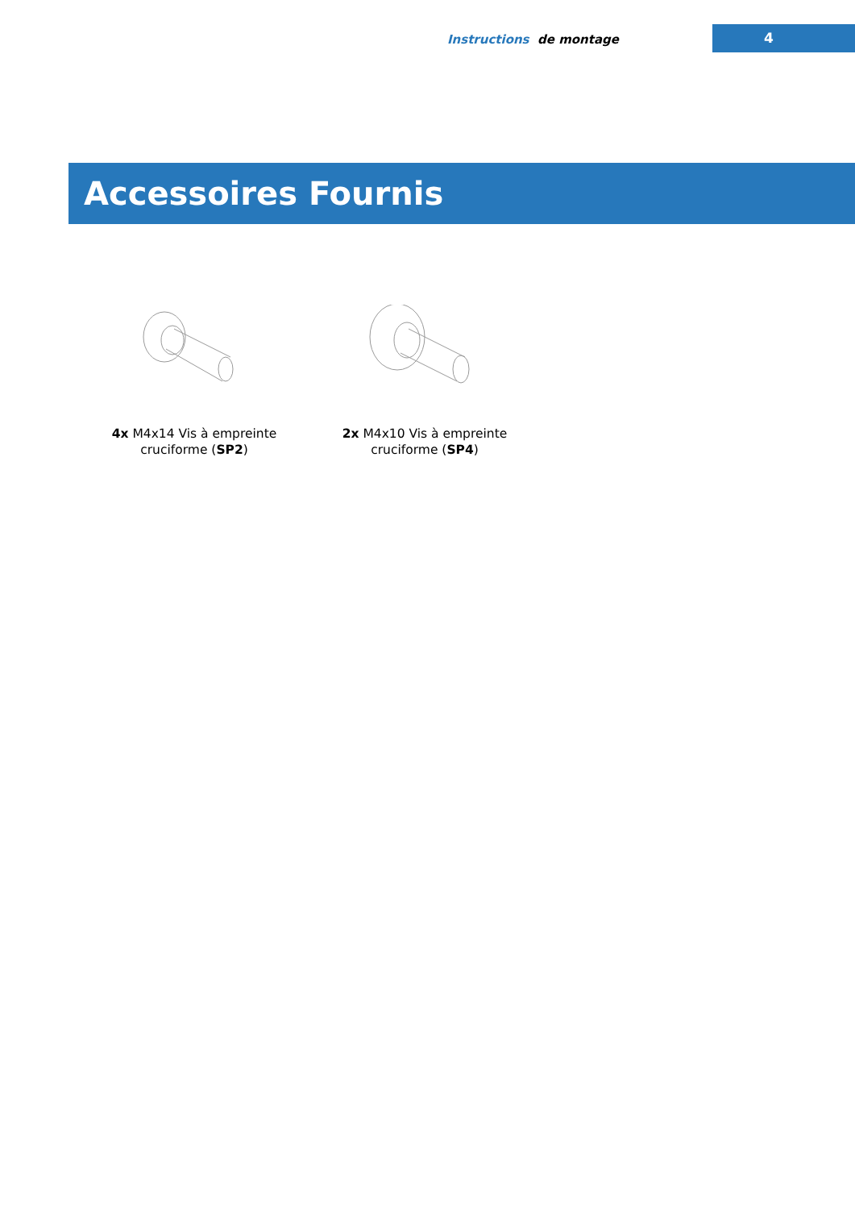Instructions de montage 4
Accessoires Fournis
4x M4x14 Vis à empreinte cruciforme (SP2)
2x M4x10 Vis à empreinte cruciforme (SP4)